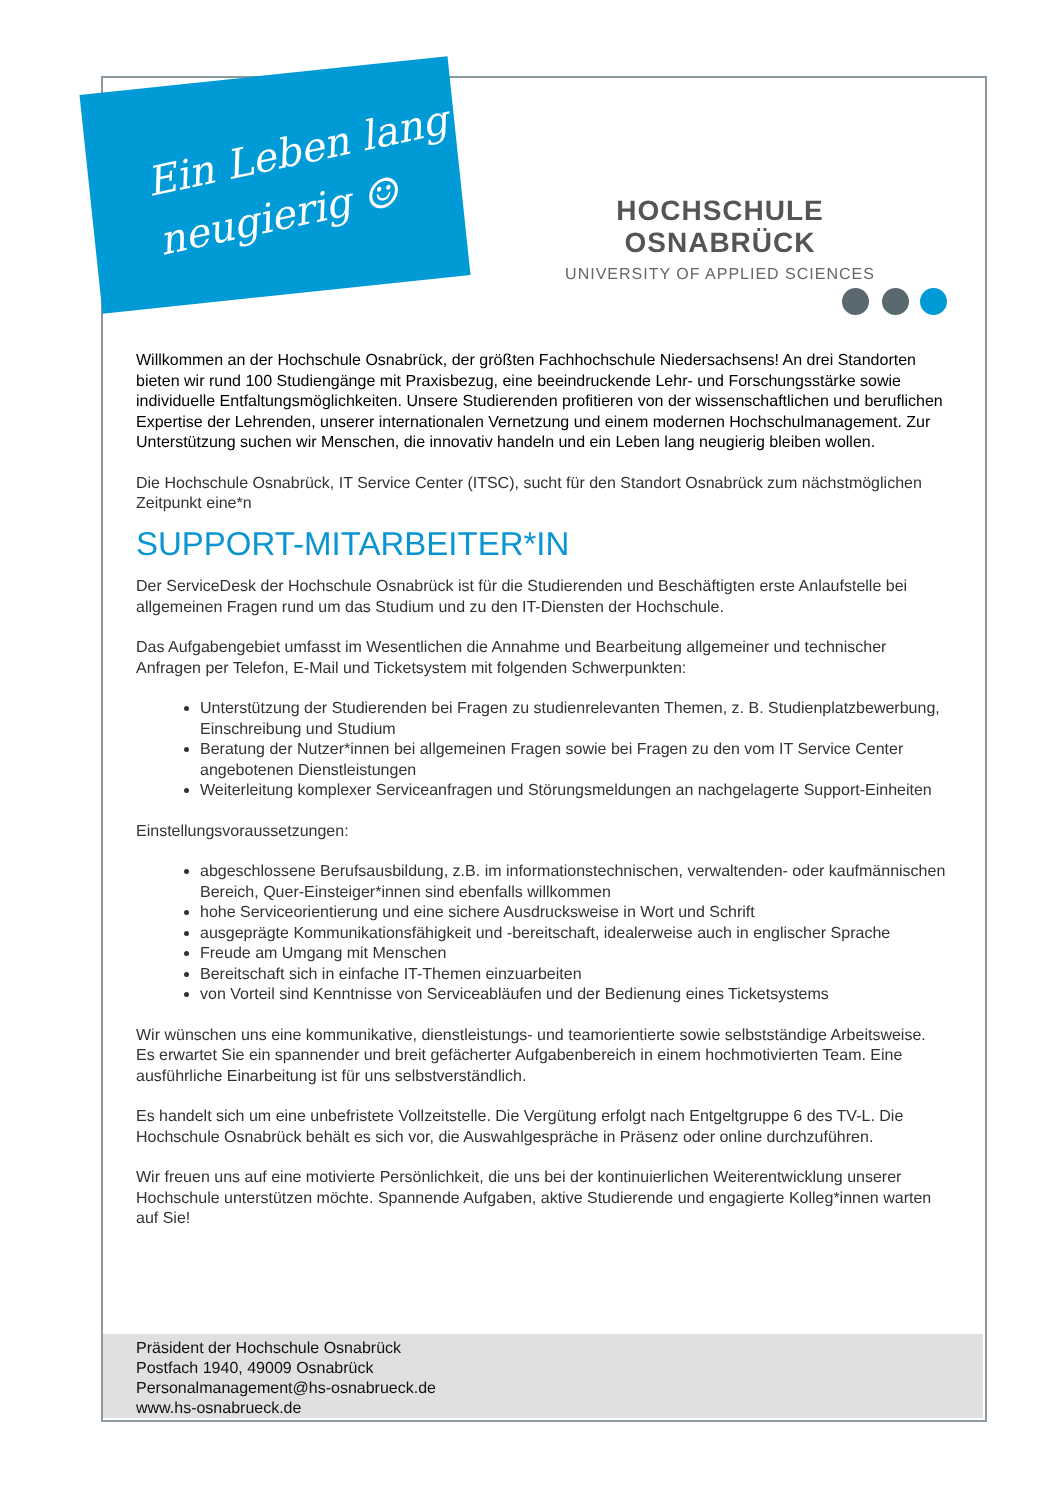Ein Leben lang
neugierig ☺
HOCHSCHULE OSNABRÜCK
UNIVERSITY OF APPLIED SCIENCES
Willkommen an der Hochschule Osnabrück, der größten Fachhochschule Niedersachsens! An drei Standorten bieten wir rund 100 Studiengänge mit Praxisbezug, eine beeindruckende Lehr- und Forschungsstärke sowie individuelle Entfaltungsmöglichkeiten. Unsere Studierenden profitieren von der wissenschaftlichen und beruflichen Expertise der Lehrenden, unserer internationalen Vernetzung und einem modernen Hochschulmanagement. Zur Unterstützung suchen wir Menschen, die innovativ handeln und ein Leben lang neugierig bleiben wollen.
Die Hochschule Osnabrück, IT Service Center (ITSC), sucht für den Standort Osnabrück zum nächstmöglichen Zeitpunkt eine*n
SUPPORT-MITARBEITER*IN
Der ServiceDesk der Hochschule Osnabrück ist für die Studierenden und Beschäftigten erste Anlaufstelle bei allgemeinen Fragen rund um das Studium und zu den IT-Diensten der Hochschule.
Das Aufgabengebiet umfasst im Wesentlichen die Annahme und Bearbeitung allgemeiner und technischer Anfragen per Telefon, E-Mail und Ticketsystem mit folgenden Schwerpunkten:
Unterstützung der Studierenden bei Fragen zu studienrelevanten Themen, z. B. Studienplatzbewerbung, Einschreibung und Studium
Beratung der Nutzer*innen bei allgemeinen Fragen sowie bei Fragen zu den vom IT Service Center angebotenen Dienstleistungen
Weiterleitung komplexer Serviceanfragen und Störungsmeldungen an nachgelagerte Support-Einheiten
Einstellungsvoraussetzungen:
abgeschlossene Berufsausbildung, z.B. im informationstechnischen, verwaltenden- oder kaufmännischen Bereich, Quer-Einsteiger*innen sind ebenfalls willkommen
hohe Serviceorientierung und eine sichere Ausdrucksweise in Wort und Schrift
ausgeprägte Kommunikationsfähigkeit und -bereitschaft, idealerweise auch in englischer Sprache
Freude am Umgang mit Menschen
Bereitschaft sich in einfache IT-Themen einzuarbeiten
von Vorteil sind Kenntnisse von Serviceabläufen und der Bedienung eines Ticketsystems
Wir wünschen uns eine kommunikative, dienstleistungs- und teamorientierte sowie selbstständige Arbeitsweise. Es erwartet Sie ein spannender und breit gefächerter Aufgabenbereich in einem hochmotivierten Team. Eine ausführliche Einarbeitung ist für uns selbstverständlich.
Es handelt sich um eine unbefristete Vollzeitstelle. Die Vergütung erfolgt nach Entgeltgruppe 6 des TV-L. Die Hochschule Osnabrück behält es sich vor, die Auswahlgespräche in Präsenz oder online durchzuführen.
Wir freuen uns auf eine motivierte Persönlichkeit, die uns bei der kontinuierlichen Weiterentwicklung unserer Hochschule unterstützen möchte. Spannende Aufgaben, aktive Studierende und engagierte Kolleg*innen warten auf Sie!
Präsident der Hochschule Osnabrück
Postfach 1940, 49009 Osnabrück
Personalmanagement@hs-osnabrueck.de
www.hs-osnabrueck.de